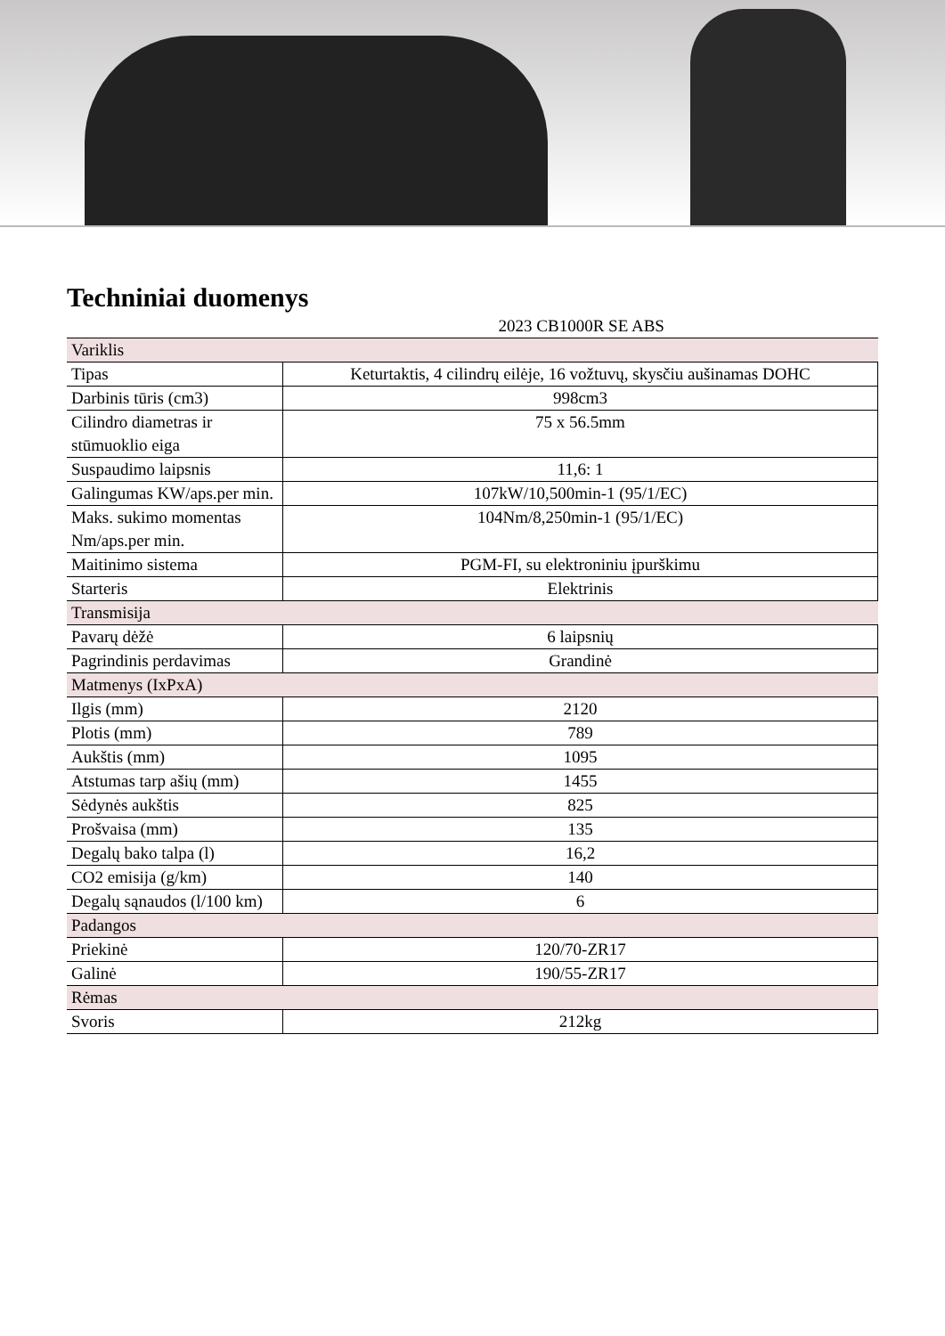Techniniai duomenys
| 2023 CB1000R SE ABS | |
| Variklis | |
| Tipas | Keturtaktis, 4 cilindrų eilėje, 16 vožtuvų, skysčiu aušinamas DOHC |
| Darbinis tūris (cm3) | 998cm3 |
| Cilindro diametras ir stūmuoklio eiga | 75 x 56.5mm |
| Suspaudimo laipsnis | 11,6: 1 |
| Galingumas KW/aps.per min. | 107kW/10,500min-1 (95/1/EC) |
| Maks. sukimo momentas Nm/aps.per min. | 104Nm/8,250min-1 (95/1/EC) |
| Maitinimo sistema | PGM-FI, su elektroniniu įpurškimu |
| Starteris | Elektrinis |
| Transmisija | |
| Pavarų dėžė | 6 laipsnių |
| Pagrindinis perdavimas | Grandinė |
| Matmenys (IxPxA) | |
| Ilgis (mm) | 2120 |
| Plotis (mm) | 789 |
| Aukštis (mm) | 1095 |
| Atstumas tarp ašių (mm) | 1455 |
| Sėdynės aukštis | 825 |
| Prošvaisa (mm) | 135 |
| Degalų bako talpa (l) | 16,2 |
| CO2 emisija (g/km) | 140 |
| Degalų sąnaudos (l/100 km) | 6 |
| Padangos | |
| Priekinė | 120/70-ZR17 |
| Galinė | 190/55-ZR17 |
| Rėmas | |
| Svoris | 212kg |